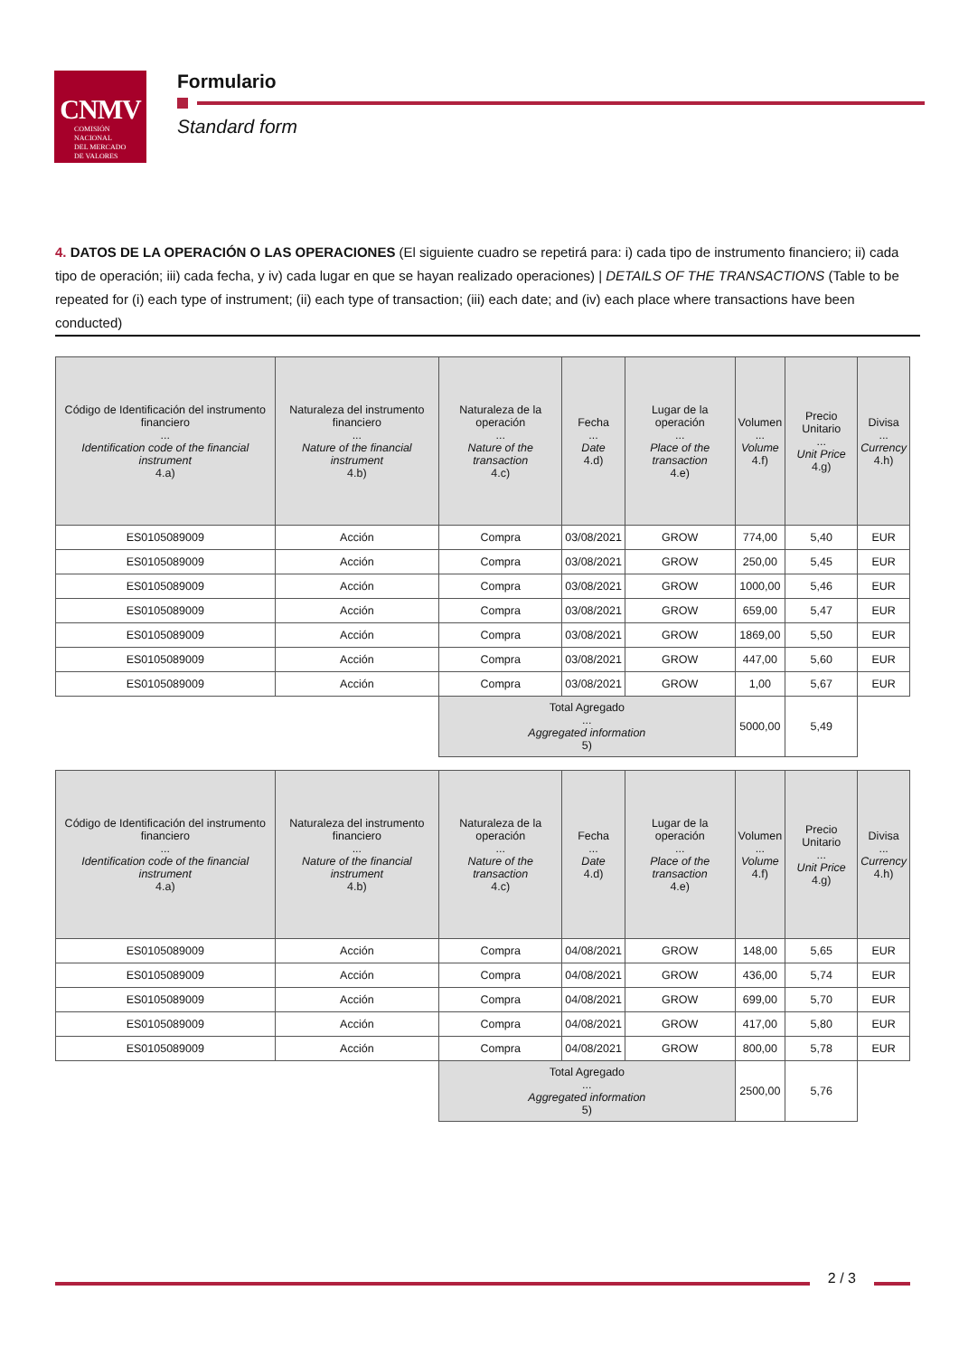CNMV
COMISIÓN
NACIONAL
DEL MERCADO
DE VALORES
Formulario
Standard form
4. DATOS DE LA OPERACIÓN O LAS OPERACIONES (El siguiente cuadro se repetirá para: i) cada tipo de instrumento financiero; ii) cada tipo de operación; iii) cada fecha, y iv) cada lugar en que se hayan realizado operaciones) | DETAILS OF THE TRANSACTIONS (Table to be repeated for (i) each type of instrument; (ii) each type of transaction; (iii) each date; and (iv) each place where transactions have been conducted)
| Código de Identificación del instrumento financiero ... Identification code of the financial instrument 4.a) | Naturaleza del instrumento financiero ... Nature of the financial instrument 4.b) | Naturaleza de la operación ... Nature of the transaction 4.c) | Fecha ... Date 4.d) | Lugar de la operación ... Place of the transaction 4.e) | Volumen ... Volume 4.f) | Precio Unitario ... Unit Price 4.g) | Divisa ... Currency 4.h) |
| --- | --- | --- | --- | --- | --- | --- | --- |
| ES0105089009 | Acción | Compra | 03/08/2021 | GROW | 774,00 | 5,40 | EUR |
| ES0105089009 | Acción | Compra | 03/08/2021 | GROW | 250,00 | 5,45 | EUR |
| ES0105089009 | Acción | Compra | 03/08/2021 | GROW | 1000,00 | 5,46 | EUR |
| ES0105089009 | Acción | Compra | 03/08/2021 | GROW | 659,00 | 5,47 | EUR |
| ES0105089009 | Acción | Compra | 03/08/2021 | GROW | 1869,00 | 5,50 | EUR |
| ES0105089009 | Acción | Compra | 03/08/2021 | GROW | 447,00 | 5,60 | EUR |
| ES0105089009 | Acción | Compra | 03/08/2021 | GROW | 1,00 | 5,67 | EUR |
| | | Total Agregado ... Aggregated information 5) | | | 5000,00 | 5,49 | |
| Código de Identificación del instrumento financiero ... Identification code of the financial instrument 4.a) | Naturaleza del instrumento financiero ... Nature of the financial instrument 4.b) | Naturaleza de la operación ... Nature of the transaction 4.c) | Fecha ... Date 4.d) | Lugar de la operación ... Place of the transaction 4.e) | Volumen ... Volume 4.f) | Precio Unitario ... Unit Price 4.g) | Divisa ... Currency 4.h) |
| --- | --- | --- | --- | --- | --- | --- | --- |
| ES0105089009 | Acción | Compra | 04/08/2021 | GROW | 148,00 | 5,65 | EUR |
| ES0105089009 | Acción | Compra | 04/08/2021 | GROW | 436,00 | 5,74 | EUR |
| ES0105089009 | Acción | Compra | 04/08/2021 | GROW | 699,00 | 5,70 | EUR |
| ES0105089009 | Acción | Compra | 04/08/2021 | GROW | 417,00 | 5,80 | EUR |
| ES0105089009 | Acción | Compra | 04/08/2021 | GROW | 800,00 | 5,78 | EUR |
| | | Total Agregado ... Aggregated information 5) | | | 2500,00 | 5,76 | |
2 / 3